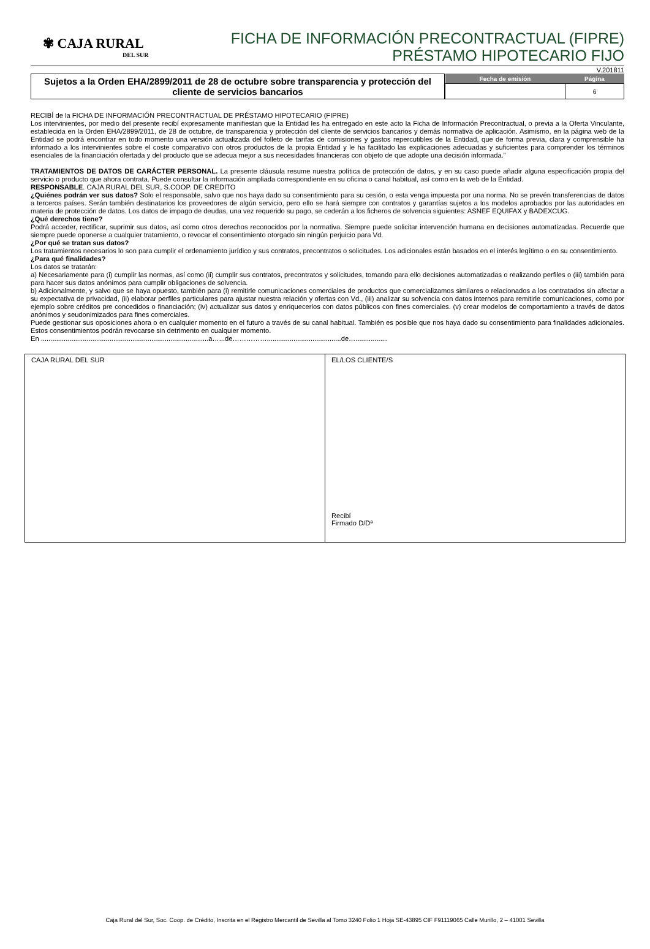✾ CAJA RURAL
DEL SUR
FICHA DE INFORMACIÓN PRECONTRACTUAL (FIPRE)
PRÉSTAMO HIPOTECARIO FIJO
V.201811
Sujetos a la Orden EHA/2899/2011 de 28 de octubre sobre transparencia y protección del cliente de servicios bancarios
| Fecha de emisión | Página |
| --- | --- |
| | 6 |
RECIBÍ de la FICHA DE INFORMACIÓN PRECONTRACTUAL DE PRÉSTAMO HIPOTECARIO (FIPRE)
Los intervinientes, por medio del presente recibí expresamente manifiestan que la Entidad les ha entregado en este acto la Ficha de Información Precontractual, o previa a la Oferta Vinculante, establecida en la Orden EHA/2899/2011, de 28 de octubre, de transparencia y protección del cliente de servicios bancarios y demás normativa de aplicación. Asimismo, en la página web de la Entidad se podrá encontrar en todo momento una versión actualizada del folleto de tarifas de comisiones y gastos repercutibles de la Entidad, que de forma previa, clara y comprensible ha informado a los intervinientes sobre el coste comparativo con otros productos de la propia Entidad y le ha facilitado las explicaciones adecuadas y suficientes para comprender los términos esenciales de la financiación ofertada y del producto que se adecua mejor a sus necesidades financieras con objeto de que adopte una decisión informada.”
TRATAMIENTOS DE DATOS DE CARÁCTER PERSONAL. La presente cláusula resume nuestra política de protección de datos, y en su caso puede añadir alguna especificación propia del servicio o producto que ahora contrata. Puede consultar la información ampliada correspondiente en su oficina o canal habitual, así como en la web de la Entidad.
RESPONSABLE. CAJA RURAL DEL SUR, S.COOP. DE CREDITO
¿Quiénes podrán ver sus datos? Solo el responsable, salvo que nos haya dado su consentimiento para su cesión, o esta venga impuesta por una norma. No se prevén transferencias de datos a terceros países. Serán también destinatarios los proveedores de algún servicio, pero ello se hará siempre con contratos y garantías sujetos a los modelos aprobados por las autoridades en materia de protección de datos. Los datos de impago de deudas, una vez requerido su pago, se cederán a los ficheros de solvencia siguientes: ASNEF EQUIFAX y BADEXCUG.
¿Qué derechos tiene?
Podrá acceder, rectificar, suprimir sus datos, así como otros derechos reconocidos por la normativa. Siempre puede solicitar intervención humana en decisiones automatizadas. Recuerde que siempre puede oponerse a cualquier tratamiento, o revocar el consentimiento otorgado sin ningún perjuicio para Vd.
¿Por qué se tratan sus datos?
Los tratamientos necesarios lo son para cumplir el ordenamiento jurídico y sus contratos, precontratos o solicitudes. Los adicionales están basados en el interés legítimo o en su consentimiento.
¿Para qué finalidades?
Los datos se tratarán:
a) Necesariamente para (i) cumplir las normas, así como (ii) cumplir sus contratos, precontratos y solicitudes, tomando para ello decisiones automatizadas o realizando perfiles o (iii) también para para hacer sus datos anónimos para cumplir obligaciones de solvencia.
b) Adicionalmente, y salvo que se haya opuesto, también para (i) remitirle comunicaciones comerciales de productos que comercializamos similares o relacionados a los contratados sin afectar a su expectativa de privacidad, (ii) elaborar perfiles particulares para ajustar nuestra relación y ofertas con Vd., (iii) analizar su solvencia con datos internos para remitirle comunicaciones, como por ejemplo sobre créditos pre concedidos o financiación; (iv) actualizar sus datos y enriquecerlos con datos públicos con fines comerciales. (v) crear modelos de comportamiento a través de datos anónimos y seudonimizados para fines comerciales.
Puede gestionar sus oposiciones ahora o en cualquier momento en el futuro a través de su canal habitual. También es posible que nos haya dado su consentimiento para finalidades adicionales. Estos consentimientos podrán revocarse sin detrimento en cualquier momento.
En ........................................................................................a…...de…………….......................................de….................
| CAJA RURAL DEL SUR | EL/LOS CLIENTE/S Recibí Firmado D/Dª |
Caja Rural del Sur, Soc. Coop. de Crédito, Inscrita en el Registro Mercantil de Sevilla al Tomo 3240 Folio 1 Hoja SE-43895 CIF F91119065 Calle Murillo, 2 – 41001 Sevilla